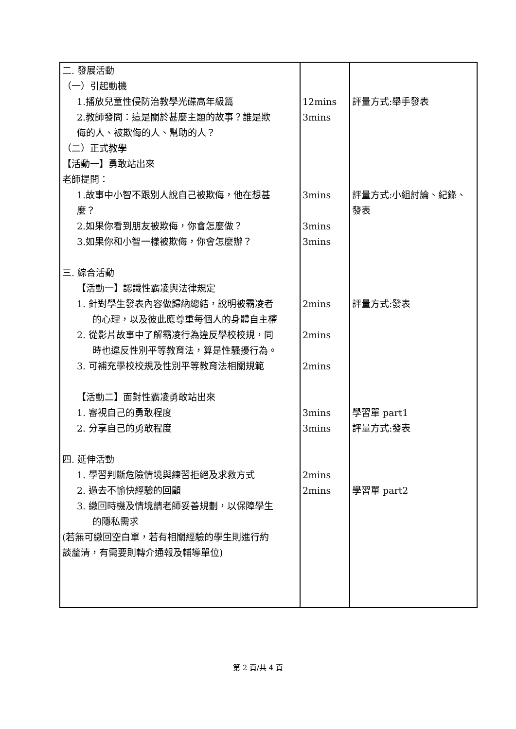| 二. 發展活動 （一）引起動機 1.播放兒童性侵防治教學光碟高年級篇 2.教師發問：這是關於甚麼主題的故事？誰是欺 侮的人、被欺侮的人、幫助的人？ （二）正式教學 【活動一】勇敢站出來 老師提問： 1.故事中小智不跟別人說自己被欺侮，他在想甚 麼？ 2.如果你看到朋友被欺侮，你會怎麼做？ 3.如果你和小智一樣被欺侮，你會怎麼辦？ 三. 綜合活動 【活動一】認識性霸凌與法律規定 1. 針對學生發表內容做歸納總結，說明被霸凌者 的心理，以及彼此應尊重每個人的身體自主權 2. 從影片故事中了解霸凌行為違反學校校規，同 時也違反性別平等教育法，算是性騷擾行為。 3. 可補充學校校規及性別平等教育法相關規範 【活動二】面對性霸凌勇敢站出來 1. 審視自己的勇敢程度 2. 分享自己的勇敢程度 四. 延伸活動 1. 學習判斷危險情境與練習拒絕及求救方式 2. 過去不愉快經驗的回顧 3. 繳回時機及情境請老師妥善規劃，以保障學生 的隱私需求 (若無可繳回空白單，若有相關經驗的學生則進行約 談釐清，有需要則轉介通報及輔導單位) | 12mins 3mins 3mins 3mins 3mins 2mins 2mins 2mins 3mins 3mins 2mins 2mins | 評量方式:舉手發表 評量方式:小組討論、紀錄、 發表 評量方式:發表 學習單 part1 評量方式:發表 學習單 part2 |
第 2 頁/共 4 頁